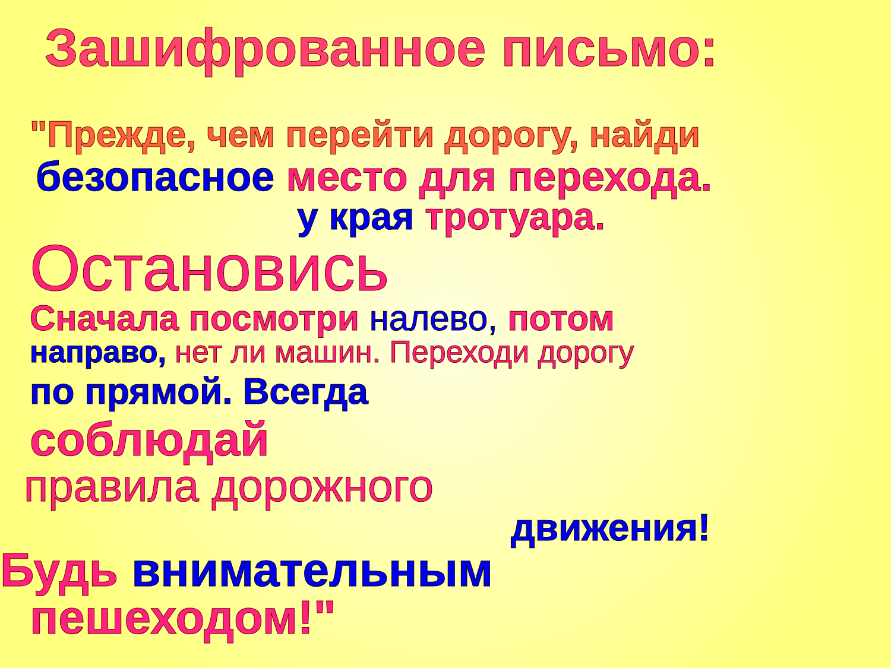Зашифрованное письмо:
"Прежде, чем перейти дорогу, найди
безопасное место для перехода.
у края тротуара.
Остановись
Сначала посмотри налево, потом
направо, нет ли машин. Переходи дорогу
по прямой. Всегда
соблюдай
правила дорожного
движения!
Будь внимательным
пешеходом!"